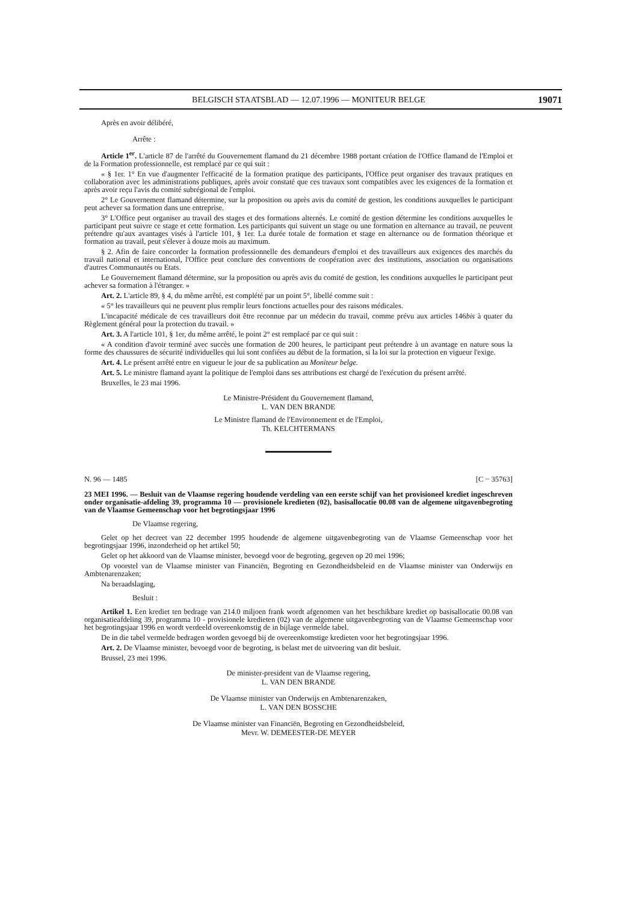BELGISCH STAATSBLAD — 12.07.1996 — MONITEUR BELGE 19071
Après en avoir délibéré,
Arrête :
Article 1<sup>er</sup>. L'article 87 de l'arrêté du Gouvernement flamand du 21 décembre 1988 portant création de l'Office flamand de l'Emploi et de la Formation professionnelle, est remplacé par ce qui suit :
« § 1er. 1° En vue d'augmenter l'efficacité de la formation pratique des participants, l'Office peut organiser des travaux pratiques en collaboration avec les administrations publiques, après avoir constaté que ces travaux sont compatibles avec les exigences de la formation et après avoir reçu l'avis du comité subrégional de l'emploi.
2° Le Gouvernement flamand détermine, sur la proposition ou après avis du comité de gestion, les conditions auxquelles le participant peut achever sa formation dans une entreprise.
3° L'Office peut organiser au travail des stages et des formations alternés. Le comité de gestion détermine les conditions auxquelles le participant peut suivre ce stage et cette formation. Les participants qui suivent un stage ou une formation en alternance au travail, ne peuvent prétendre qu'aux avantages visés à l'article 101, § 1er. La durée totale de formation et stage en alternance ou de formation théorique et formation au travail, peut s'élever à douze mois au maximum.
§ 2. Afin de faire concorder la formation professionnelle des demandeurs d'emploi et des travailleurs aux exigences des marchés du travail national et international, l'Office peut conclure des conventions de coopération avec des institutions, association ou organisations d'autres Communautés ou Etats.
Le Gouvernement flamand détermine, sur la proposition ou après avis du comité de gestion, les conditions auxquelles le participant peut achever sa formation à l'étranger. »
Art. 2. L'article 89, § 4, du même arrêté, est complété par un point 5°, libellé comme suit :
« 5° les travailleurs qui ne peuvent plus remplir leurs fonctions actuelles pour des raisons médicales.
L'incapacité médicale de ces travailleurs doit être reconnue par un médecin du travail, comme prévu aux articles 146bis à quater du Règlement général pour la protection du travail. »
Art. 3. A l'article 101, § 1er, du même arrêté, le point 2° est remplacé par ce qui suit :
« A condition d'avoir terminé avec succès une formation de 200 heures, le participant peut prétendre à un avantage en nature sous la forme des chaussures de sécurité individuelles qui lui sont confiées au début de la formation, si la loi sur la protection en vigueur l'exige.
Art. 4. Le présent arrêté entre en vigueur le jour de sa publication au Moniteur belge.
Art. 5. Le ministre flamand ayant la politique de l'emploi dans ses attributions est chargé de l'exécution du présent arrêté.
Bruxelles, le 23 mai 1996.
Le Ministre-Président du Gouvernement flamand,
L. VAN DEN BRANDE
Le Ministre flamand de l'Environnement et de l'Emploi,
Th. KELCHTERMANS
N. 96 — 1485 [C − 35763]
23 MEI 1996. — Besluit van de Vlaamse regering houdende verdeling van een eerste schijf van het provisioneel krediet ingeschreven onder organisatie-afdeling 39, programma 10 — provisionele kredieten (02), basisallocatie 00.08 van de algemene uitgavenbegroting van de Vlaamse Gemeenschap voor het begrotingsjaar 1996
De Vlaamse regering,
Gelet op het decreet van 22 december 1995 houdende de algemene uitgavenbegroting van de Vlaamse Gemeenschap voor het begrotingsjaar 1996, inzonderheid op het artikel 50;
Gelet op het akkoord van de Vlaamse minister, bevoegd voor de begroting, gegeven op 20 mei 1996;
Op voorstel van de Vlaamse minister van Financiën, Begroting en Gezondheidsbeleid en de Vlaamse minister van Onderwijs en Ambtenarenzaken;
Na beraadslaging,
Besluit :
Artikel 1. Een krediet ten bedrage van 214.0 miljoen frank wordt afgenomen van het beschikbare krediet op basisallocatie 00.08 van organisatieafdeling 39, programma 10 - provisionele kredieten (02) van de algemene uitgavenbegroting van de Vlaamse Gemeenschap voor het begrotingsjaar 1996 en wordt verdeeld overeenkomstig de in bijlage vermelde tabel.
De in die tabel vermelde bedragen worden gevoegd bij de overeenkomstige kredieten voor het begrotingsjaar 1996.
Art. 2. De Vlaamse minister, bevoegd voor de begroting, is belast met de uitvoering van dit besluit.
Brussel, 23 mei 1996.
De minister-president van de Vlaamse regering,
L. VAN DEN BRANDE
De Vlaamse minister van Onderwijs en Ambtenarenzaken,
L. VAN DEN BOSSCHE
De Vlaamse minister van Financiën, Begroting en Gezondheidsbeleid,
Mevr. W. DEMEESTER-DE MEYER